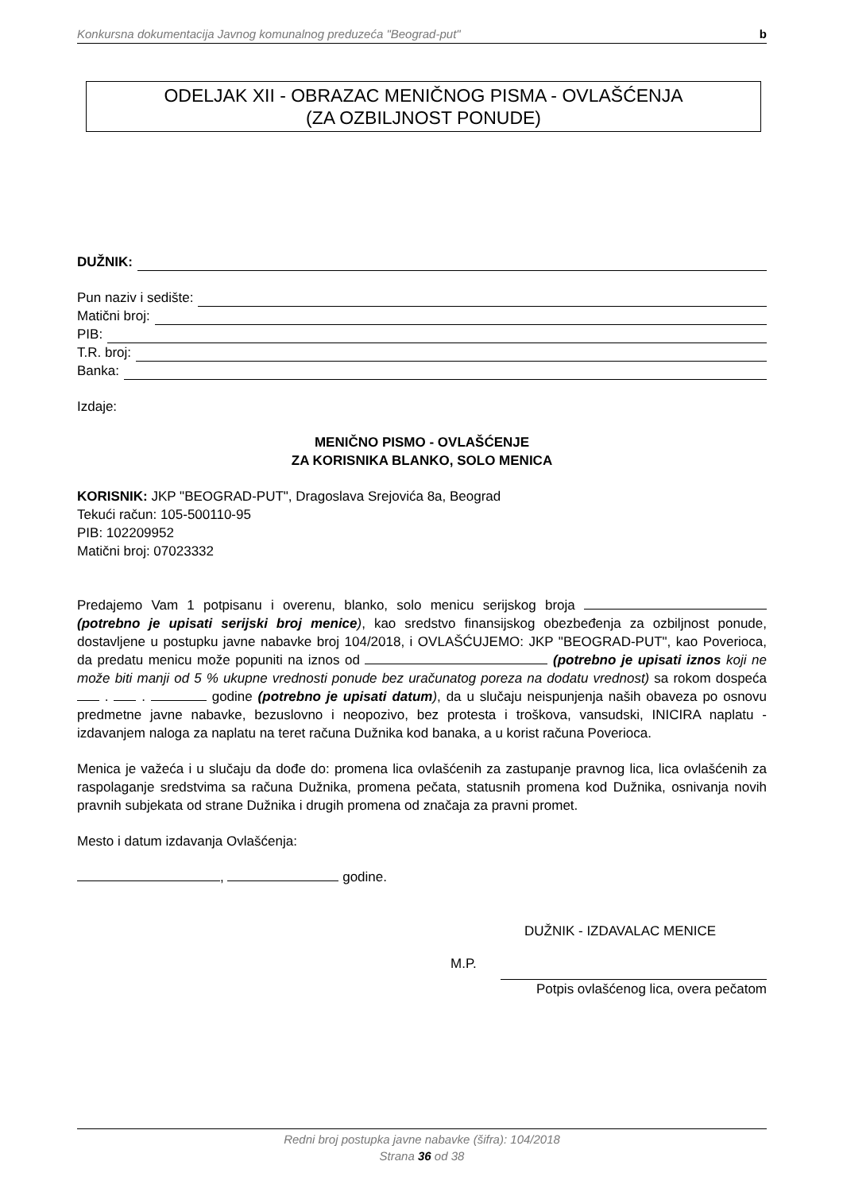Konkursna dokumentacija Javnog komunalnog preduzeća "Beograd-put" b
ODELJAK XII - OBRAZAC MENIČNOG PISMA - OVLAŠĆENJA
(ZA OZBILJNOST PONUDE)
DUŽNIK:
Pun naziv i sedište:
Matični broj:
PIB:
T.R. broj:
Banka:
Izdaje:
MENIČNO PISMO - OVLAŠĆENJE
ZA KORISNIKA BLANKO, SOLO MENICA
KORISNIK: JKP "BEOGRAD-PUT", Dragoslava Srejovića 8a, Beograd
Tekući račun: 105-500110-95
PIB: 102209952
Matični broj: 07023332
Predajemo Vam 1 potpisanu i overenu, blanko, solo menicu serijskog broja (potrebno je upisati serijski broj menice), kao sredstvo finansijskog obezbeđenja za ozbiljnost ponude, dostavljene u postupku javne nabavke broj 104/2018, i OVLAŠĆUJEMO: JKP "BEOGRAD-PUT", kao Poverioca, da predatu menicu može popuniti na iznos od (potrebno je upisati iznos koji ne može biti manji od 5 % ukupne vrednosti ponude bez uračunatog poreza na dodatu vrednost) sa rokom dospeća . . godine (potrebno je upisati datum), da u slučaju neispunjenja naših obaveza po osnovu predmetne javne nabavke, bezuslovno i neopozivo, bez protesta i troškova, vansudski, INICIRA naplatu - izdavanjem naloga za naplatu na teret računa Dužnika kod banaka, a u korist računa Poverioca.
Menica je važeća i u slučaju da dođe do: promena lica ovlašćenih za zastupanje pravnog lica, lica ovlašćenih za raspolaganje sredstvima sa računa Dužnika, promena pečata, statusnih promena kod Dužnika, osnivanja novih pravnih subjekata od strane Dužnika i drugih promena od značaja za pravni promet.
Mesto i datum izdavanja Ovlašćenja:
, godine.
DUŽNIK - IZDAVALAC MENICE
M.P.
Potpis ovlašćenog lica, overa pečatom
Redni broj postupka javne nabavke (šifra): 104/2018
Strana 36 od 38